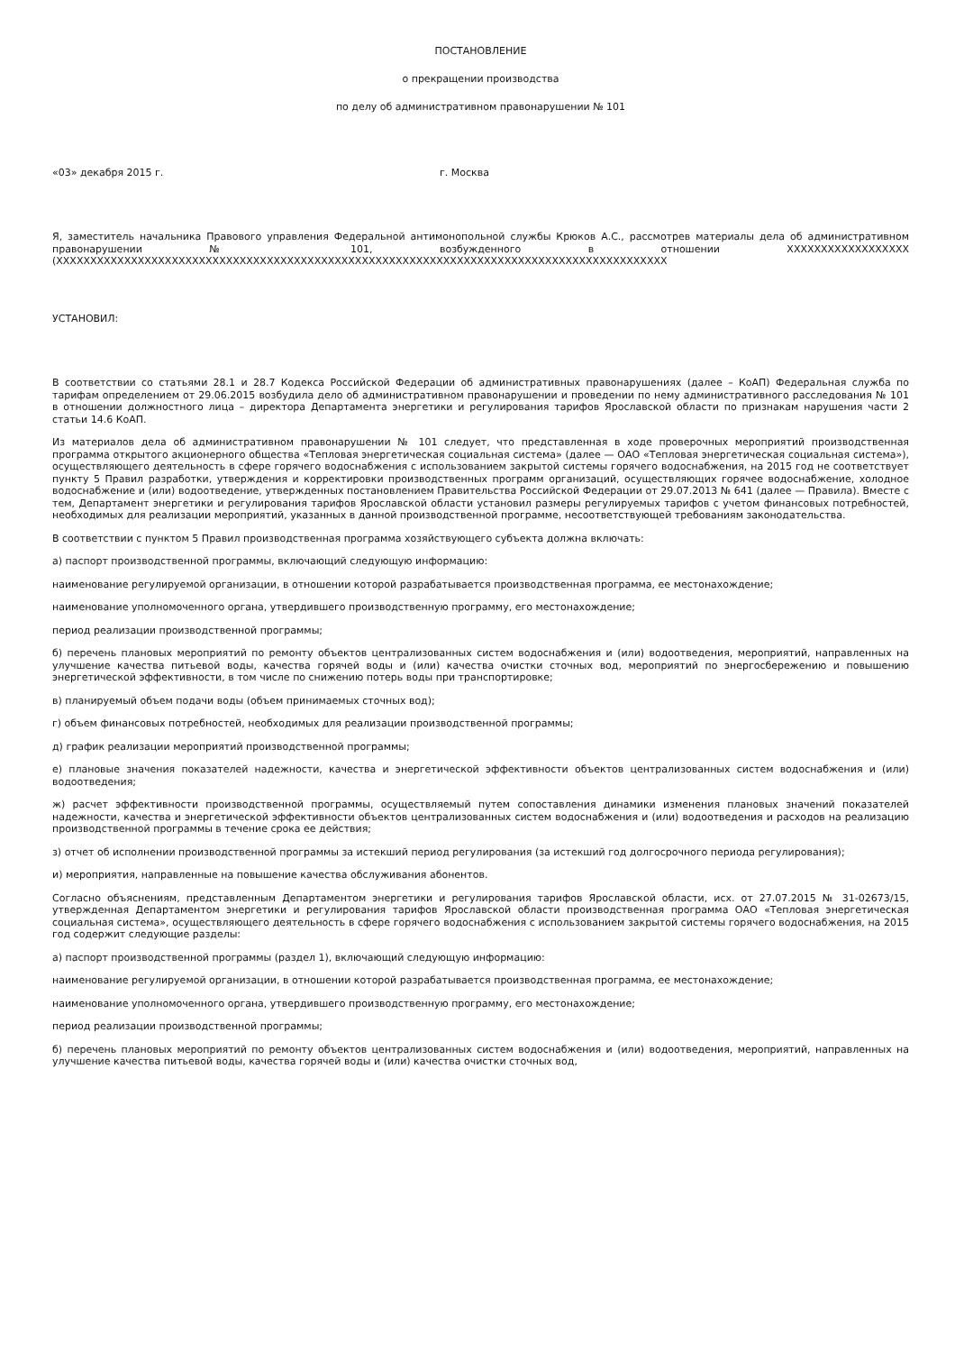ПОСТАНОВЛЕНИЕ
о прекращении производства
по делу об административном правонарушении № 101
«03» декабря 2015 г. г. Москва
Я, заместитель начальника Правового управления Федеральной антимонопольной службы Крюков А.С., рассмотрев материалы дела об административном правонарушении № 101, возбужденного в отношении XXXXXXXXXXXXXXXXXX (XXXXXXXXXXXXXXXXXXXXXXXXXXXXXXXXXXXXXXXXXXXXXXXXXXXXXXXXXXXXXXXXXXXXXXXXXXXXXXXXXXXXXXXXXX
УСТАНОВИЛ:
В соответствии со статьями 28.1 и 28.7 Кодекса Российской Федерации об административных правонарушениях (далее – КоАП) Федеральная служба по тарифам определением от 29.06.2015 возбудила дело об административном правонарушении и проведении по нему административного расследования № 101 в отношении должностного лица – директора Департамента энергетики и регулирования тарифов Ярославской области по признакам нарушения части 2 статьи 14.6 КоАП.
Из материалов дела об административном правонарушении № 101 следует, что представленная в ходе проверочных мероприятий производственная программа открытого акционерного общества «Тепловая энергетическая социальная система» (далее — ОАО «Тепловая энергетическая социальная система»), осуществляющего деятельность в сфере горячего водоснабжения с использованием закрытой системы горячего водоснабжения, на 2015 год не соответствует пункту 5 Правил разработки, утверждения и корректировки производственных программ организаций, осуществляющих горячее водоснабжение, холодное водоснабжение и (или) водоотведение, утвержденных постановлением Правительства Российской Федерации от 29.07.2013 № 641 (далее — Правила). Вместе с тем, Департамент энергетики и регулирования тарифов Ярославской области установил размеры регулируемых тарифов с учетом финансовых потребностей, необходимых для реализации мероприятий, указанных в данной производственной программе, несоответствующей требованиям законодательства.
В соответствии с пунктом 5 Правил производственная программа хозяйствующего субъекта должна включать:
а) паспорт производственной программы, включающий следующую информацию:
наименование регулируемой организации, в отношении которой разрабатывается производственная программа, ее местонахождение;
наименование уполномоченного органа, утвердившего производственную программу, его местонахождение;
период реализации производственной программы;
б) перечень плановых мероприятий по ремонту объектов централизованных систем водоснабжения и (или) водоотведения, мероприятий, направленных на улучшение качества питьевой воды, качества горячей воды и (или) качества очистки сточных вод, мероприятий по энергосбережению и повышению энергетической эффективности, в том числе по снижению потерь воды при транспортировке;
в) планируемый объем подачи воды (объем принимаемых сточных вод);
г) объем финансовых потребностей, необходимых для реализации производственной программы;
д) график реализации мероприятий производственной программы;
е) плановые значения показателей надежности, качества и энергетической эффективности объектов централизованных систем водоснабжения и (или) водоотведения;
ж) расчет эффективности производственной программы, осуществляемый путем сопоставления динамики изменения плановых значений показателей надежности, качества и энергетической эффективности объектов централизованных систем водоснабжения и (или) водоотведения и расходов на реализацию производственной программы в течение срока ее действия;
з) отчет об исполнении производственной программы за истекший период регулирования (за истекший год долгосрочного периода регулирования);
и) мероприятия, направленные на повышение качества обслуживания абонентов.
Согласно объяснениям, представленным Департаментом энергетики и регулирования тарифов Ярославской области, исх. от 27.07.2015 № 31-02673/15, утвержденная Департаментом энергетики и регулирования тарифов Ярославской области производственная программа ОАО «Тепловая энергетическая социальная система», осуществляющего деятельность в сфере горячего водоснабжения с использованием закрытой системы горячего водоснабжения, на 2015 год содержит следующие разделы:
а) паспорт производственной программы (раздел 1), включающий следующую информацию:
наименование регулируемой организации, в отношении которой разрабатывается производственная программа, ее местонахождение;
наименование уполномоченного органа, утвердившего производственную программу, его местонахождение;
период реализации производственной программы;
б) перечень плановых мероприятий по ремонту объектов централизованных систем водоснабжения и (или) водоотведения, мероприятий, направленных на улучшение качества питьевой воды, качества горячей воды и (или) качества очистки сточных вод,